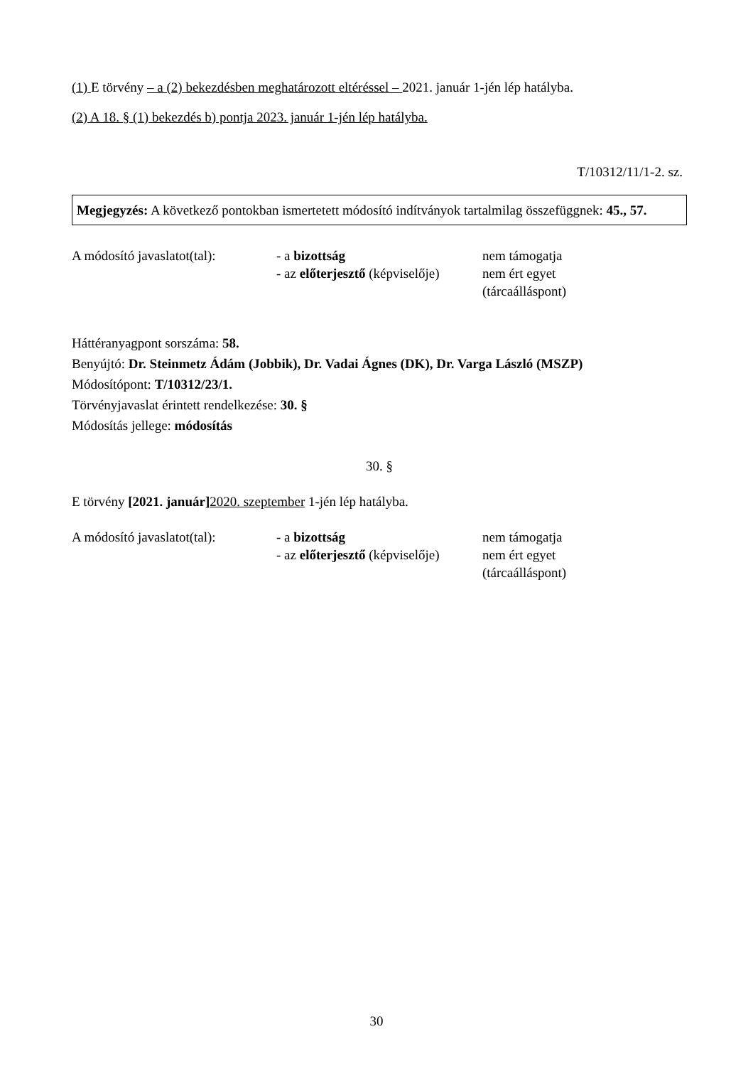(1) E törvény – a (2) bekezdésben meghatározott eltéréssel – 2021. január 1-jén lép hatályba.
(2) A 18. § (1) bekezdés b) pontja 2023. január 1-jén lép hatályba.
T/10312/11/1-2. sz.
Megjegyzés: A következő pontokban ismertetett módosító indítványok tartalmilag összefüggnek: 45., 57.
| A módosító javaslatot(tal): | - a bizottság - az előterjesztő (képviselője) | nem támogatja nem ért egyet (tárcaálláspont) |
Háttéranyagpont sorszáma: 58.
Benyújtó: Dr. Steinmetz Ádám (Jobbik), Dr. Vadai Ágnes (DK), Dr. Varga László (MSZP)
Módosítópont: T/10312/23/1.
Törvényjavaslat érintett rendelkezése: 30. §
Módosítás jellege: módosítás
30. §
E törvény [2021. január] 2020. szeptember 1-jén lép hatályba.
| A módosító javaslatot(tal): | - a bizottság - az előterjesztő (képviselője) | nem támogatja nem ért egyet (tárcaálláspont) |
30